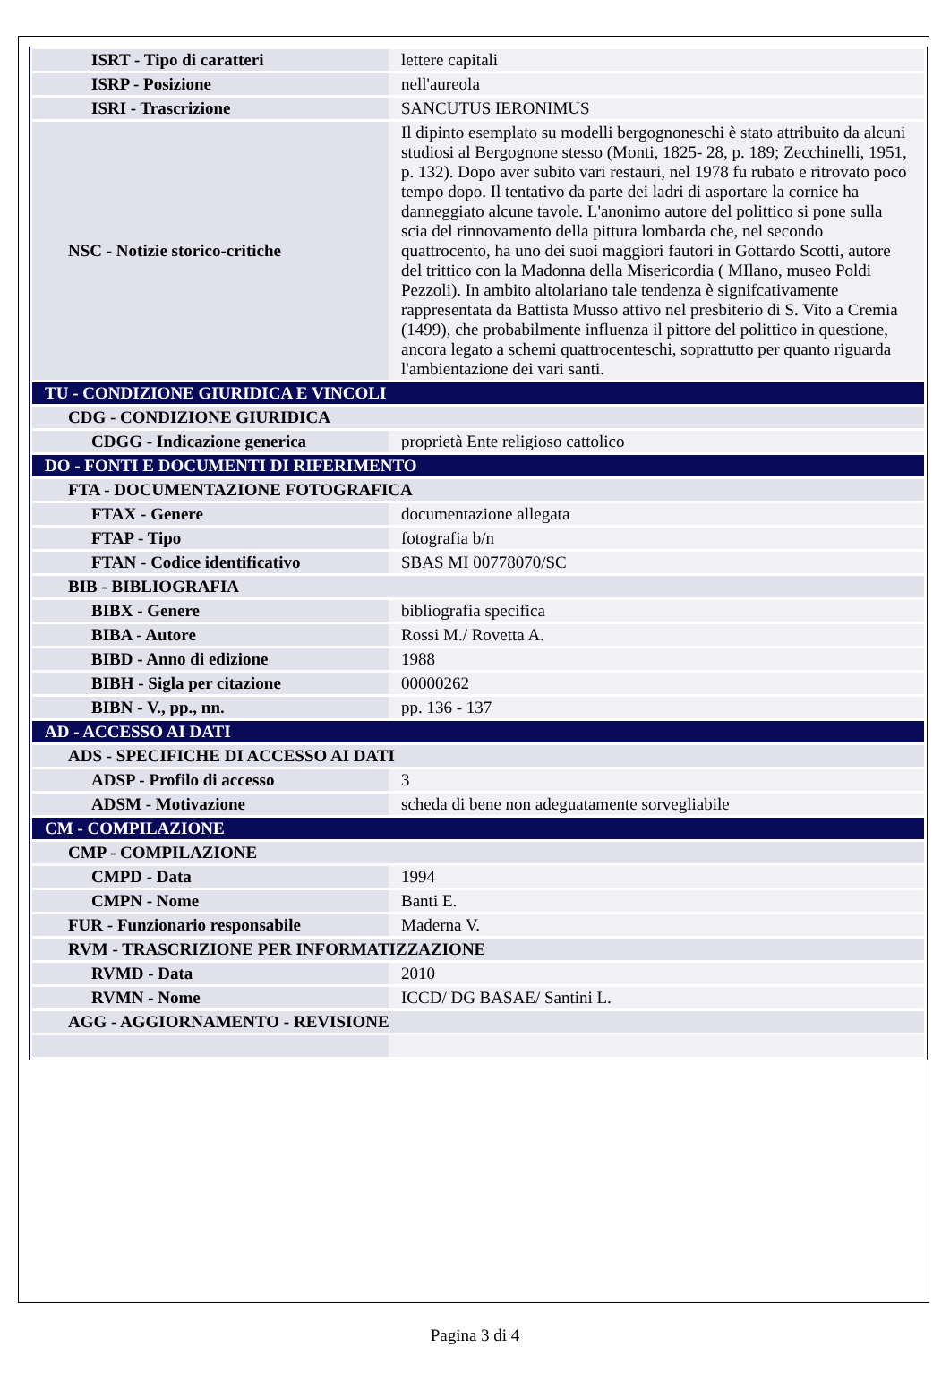| ISRT - Tipo di caratteri | lettere capitali |
| ISRP - Posizione | nell'aureola |
| ISRI - Trascrizione | SANCUTUS IERONIMUS |
| NSC - Notizie storico-critiche | Il dipinto esemplato su modelli bergognoneschi è stato attribuito da alcuni studiosi al Bergognone stesso (Monti, 1825- 28, p. 189; Zecchinelli, 1951, p. 132). Dopo aver subito vari restauri, nel 1978 fu rubato e ritrovato poco tempo dopo. Il tentativo da parte dei ladri di asportare la cornice ha danneggiato alcune tavole. L'anonimo autore del polittico si pone sulla scia del rinnovamento della pittura lombarda che, nel secondo quattrocento, ha uno dei suoi maggiori fautori in Gottardo Scotti, autore del trittico con la Madonna della Misericordia ( MIlano, museo Poldi Pezzoli). In ambito altolariano tale tendenza è signifcativamente rappresentata da Battista Musso attivo nel presbiterio di S. Vito a Cremia (1499), che probabilmente influenza il pittore del polittico in questione, ancora legato a schemi quattrocenteschi, soprattutto per quanto riguarda l'ambientazione dei vari santi. |
| TU - CONDIZIONE GIURIDICA E VINCOLI | |
| CDG - CONDIZIONE GIURIDICA | |
| CDGG - Indicazione generica | proprietà Ente religioso cattolico |
| DO - FONTI E DOCUMENTI DI RIFERIMENTO | |
| FTA - DOCUMENTAZIONE FOTOGRAFICA | |
| FTAX - Genere | documentazione allegata |
| FTAP - Tipo | fotografia b/n |
| FTAN - Codice identificativo | SBAS MI 00778070/SC |
| BIB - BIBLIOGRAFIA | |
| BIBX - Genere | bibliografia specifica |
| BIBA - Autore | Rossi M./ Rovetta A. |
| BIBD - Anno di edizione | 1988 |
| BIBH - Sigla per citazione | 00000262 |
| BIBN - V., pp., nn. | pp. 136 - 137 |
| AD - ACCESSO AI DATI | |
| ADS - SPECIFICHE DI ACCESSO AI DATI | |
| ADSP - Profilo di accesso | 3 |
| ADSM - Motivazione | scheda di bene non adeguatamente sorvegliabile |
| CM - COMPILAZIONE | |
| CMP - COMPILAZIONE | |
| CMPD - Data | 1994 |
| CMPN - Nome | Banti E. |
| FUR - Funzionario responsabile | Maderna V. |
| RVM - TRASCRIZIONE PER INFORMATIZZAZIONE | |
| RVMD - Data | 2010 |
| RVMN - Nome | ICCD/ DG BASAE/ Santini L. |
| AGG - AGGIORNAMENTO - REVISIONE | |
Pagina 3 di 4